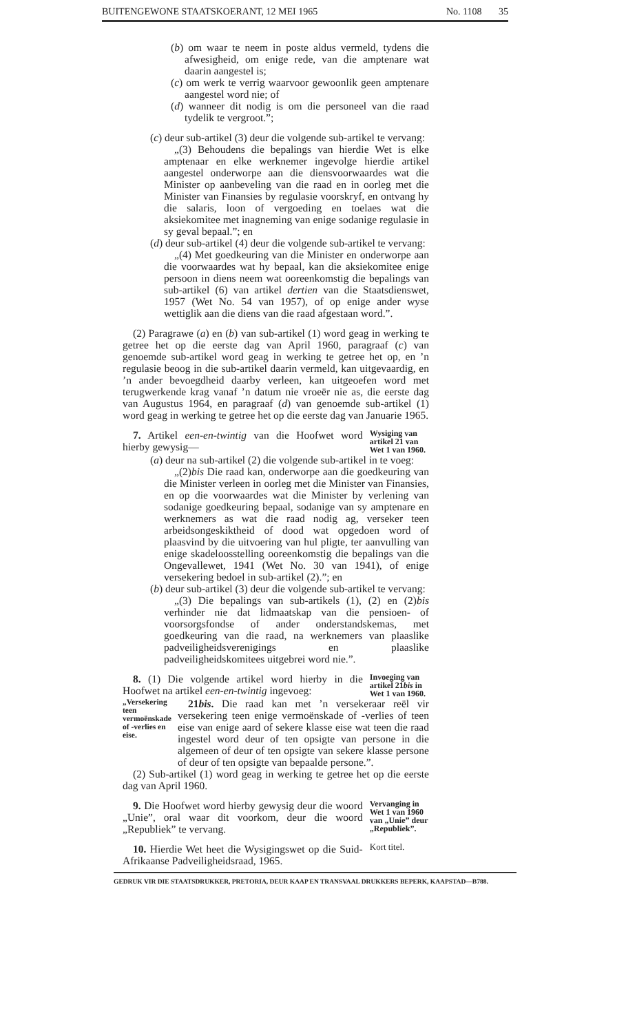BUITENGEWONE STAATSKOERANT, 12 MEI 1965 No. 1108 35
(b) om waar te neem in poste aldus vermeld, tydens die afwesigheid, om enige rede, van die amptenare wat daarin aangestel is;
(c) om werk te verrig waarvoor gewoonlik geen amptenare aangestel word nie; of
(d) wanneer dit nodig is om die personeel van die raad tydelik te vergroot.”;
(c) deur sub-artikel (3) deur die volgende sub-artikel te vervang:
„(3) Behoudens die bepalings van hierdie Wet is elke amptenaar en elke werknemer ingevolge hierdie artikel aangestel onderworpe aan die diensvoorwaardes wat die Minister op aanbeveling van die raad en in oorleg met die Minister van Finansies by regulasie voorskryf, en ontvang hy die salaris, loon of vergoeding en toelaes wat die aksiekomitee met inagneming van enige sodanige regulasie in sy geval bepaal.”; en
(d) deur sub-artikel (4) deur die volgende sub-artikel te vervang:
„(4) Met goedkeuring van die Minister en onderworpe aan die voorwaardes wat hy bepaal, kan die aksiekomitee enige persoon in diens neem wat ooreenkomstig die bepalings van sub-artikel (6) van artikel dertien van die Staatsdienswet, 1957 (Wet No. 54 van 1957), of op enige ander wyse wettiglik aan die diens van die raad afgestaan word.”.
(2) Paragrawe (a) en (b) van sub-artikel (1) word geag in werking te getree het op die eerste dag van April 1960, paragraaf (c) van genoemde sub-artikel word geag in werking te getree het op, en ’n regulasie beoog in die sub-artikel daarin vermeld, kan uitgevaardig, en ’n ander bevoegdheid daarby verleen, kan uitgeoefen word met terugwerkende krag vanaf ’n datum nie vroeër nie as, die eerste dag van Augustus 1964, en paragraaf (d) van genoemde sub-artikel (1) word geag in werking te getree het op die eerste dag van Januarie 1965.
7. Artikel een-en-twintig van die Hoofwet word hierby gewysig—
Wysiging van artikel 21 van Wet 1 van 1960.
(a) deur na sub-artikel (2) die volgende sub-artikel in te voeg:
„(2)bis Die raad kan, onderworpe aan die goedkeuring van die Minister verleen in oorleg met die Minister van Finansies, en op die voorwaardes wat die Minister by verlening van sodanige goedkeuring bepaal, sodanige van sy amptenare en werknemers as wat die raad nodig ag, verseker teen arbeidsongeskiktheid of dood wat opgedoen word of plaasvind by die uitvoering van hul pligte, ter aanvulling van enige skadeloosstelling ooreenkomstig die bepalings van die Ongevallewet, 1941 (Wet No. 30 van 1941), of enige versekering bedoel in sub-artikel (2).”; en
(b) deur sub-artikel (3) deur die volgende sub-artikel te vervang:
„(3) Die bepalings van sub-artikels (1), (2) en (2)bis verhinder nie dat lidmaatskap van die pensioen- of voorsorgsfondse of ander onderstandskemas, met goedkeuring van die raad, na werknemers van plaaslike padveiligheidsverenigings en plaaslike padveiligheidskomitees uitgebrei word nie.”.
8. (1) Die volgende artikel word hierby in die Hoofwet na artikel een-en-twintig ingevoeg:
Invoeging van artikel 21bis in Wet 1 van 1960.
„Versekering teen vermoënskade of -verlies en eise.
21bis. Die raad kan met ’n versekeraar reël vir versekering teen enige vermoënskade of -verlies of teen eise van enige aard of sekere klasse eise wat teen die raad ingestel word deur of ten opsigte van persone in die algemeen of deur of ten opsigte van sekere klasse persone of deur of ten opsigte van bepaalde persone.”.
(2) Sub-artikel (1) word geag in werking te getree het op die eerste dag van April 1960.
9. Die Hoofwet word hierby gewysig deur die woord „Unie”, oral waar dit voorkom, deur die woord „Republiek” te vervang.
Vervanging in Wet 1 van 1960 van „Unie” deur „Republiek”.
10. Hierdie Wet heet die Wysigingswet op die Suid-Afrikaanse Padveiligheidsraad, 1965.
Kort titel.
GEDRUK VIR DIE STAATSDRUKKER, PRETORIA, DEUR KAAP EN TRANSVAAL DRUKKERS BEPERK, KAAPSTAD—B788.